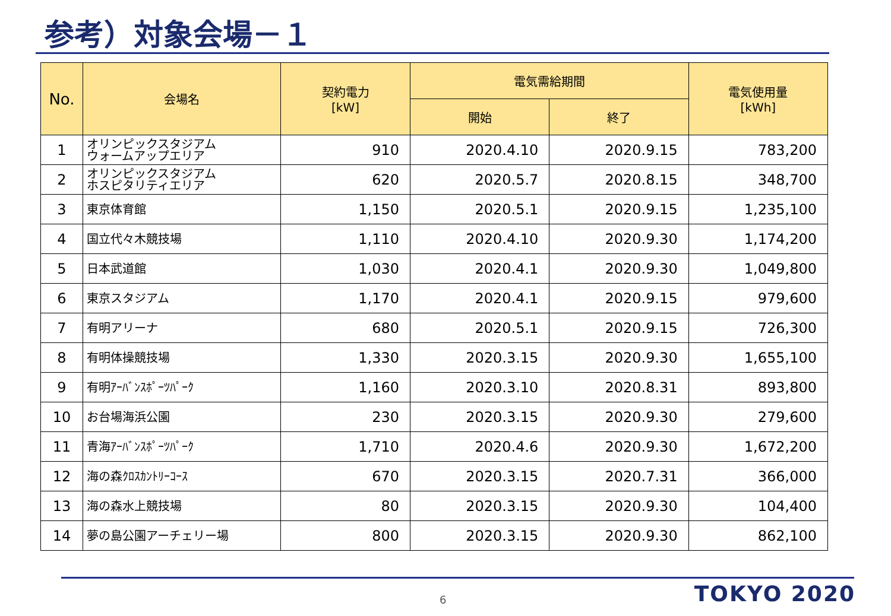参考）対象会場－１
| No. | 会場名 | 契約電力 [kW] | 電気需給期間 | | 電気使用量 [kWh] |
| --- | --- | --- | --- | --- | --- |
| | | | 開始 | 終了 | |
| 1 | オリンピックスタジアム ウォームアップエリア | 910 | 2020.4.10 | 2020.9.15 | 783,200 |
| 2 | オリンピックスタジアム ホスピタリティエリア | 620 | 2020.5.7 | 2020.8.15 | 348,700 |
| 3 | 東京体育館 | 1,150 | 2020.5.1 | 2020.9.15 | 1,235,100 |
| 4 | 国立代々木競技場 | 1,110 | 2020.4.10 | 2020.9.30 | 1,174,200 |
| 5 | 日本武道館 | 1,030 | 2020.4.1 | 2020.9.30 | 1,049,800 |
| 6 | 東京スタジアム | 1,170 | 2020.4.1 | 2020.9.15 | 979,600 |
| 7 | 有明アリーナ | 680 | 2020.5.1 | 2020.9.15 | 726,300 |
| 8 | 有明体操競技場 | 1,330 | 2020.3.15 | 2020.9.30 | 1,655,100 |
| 9 | 有明ｱｰﾊﾞﾝｽﾎﾟｰﾂﾊﾟｰｸ | 1,160 | 2020.3.10 | 2020.8.31 | 893,800 |
| 10 | お台場海浜公園 | 230 | 2020.3.15 | 2020.9.30 | 279,600 |
| 11 | 青海ｱｰﾊﾞﾝｽﾎﾟｰﾂﾊﾟｰｸ | 1,710 | 2020.4.6 | 2020.9.30 | 1,672,200 |
| 12 | 海の森ｸﾛｽｶﾝﾄﾘｰｺｰｽ | 670 | 2020.3.15 | 2020.7.31 | 366,000 |
| 13 | 海の森水上競技場 | 80 | 2020.3.15 | 2020.9.30 | 104,400 |
| 14 | 夢の島公園アーチェリー場 | 800 | 2020.3.15 | 2020.9.30 | 862,100 |
6 TOKYO 2020